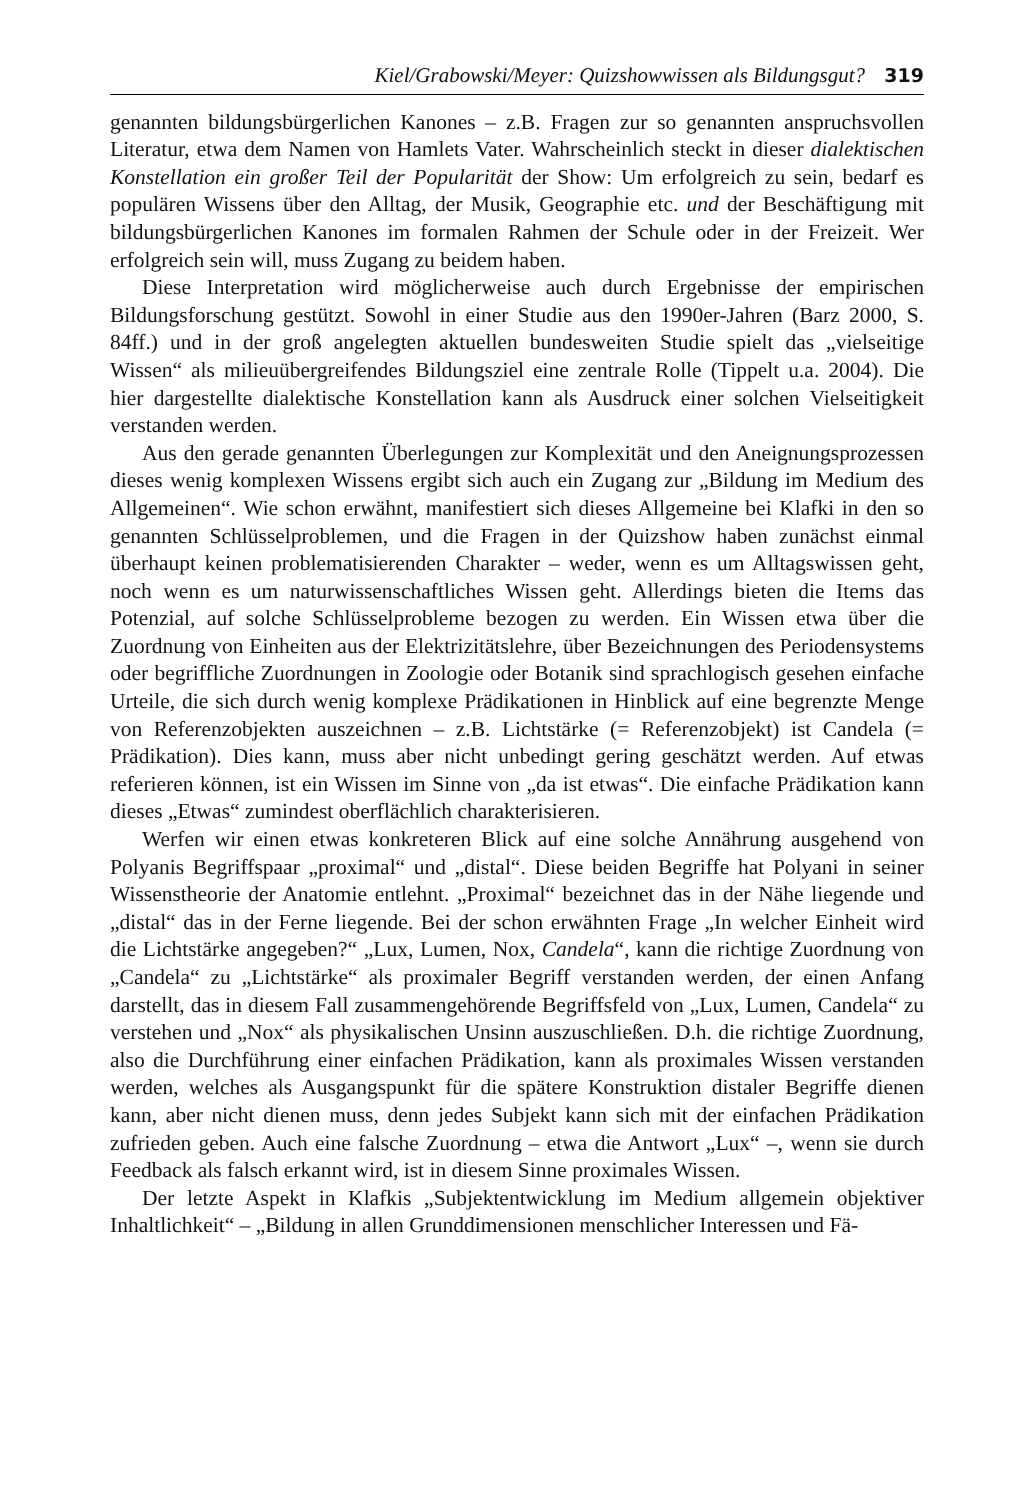Kiel/Grabowski/Meyer: Quizshowwissen als Bildungsgut? 319
genannten bildungsbürgerlichen Kanones – z.B. Fragen zur so genannten anspruchsvollen Literatur, etwa dem Namen von Hamlets Vater. Wahrscheinlich steckt in dieser dialektischen Konstellation ein großer Teil der Popularität der Show: Um erfolgreich zu sein, bedarf es populären Wissens über den Alltag, der Musik, Geographie etc. und der Beschäftigung mit bildungsbürgerlichen Kanones im formalen Rahmen der Schule oder in der Freizeit. Wer erfolgreich sein will, muss Zugang zu beidem haben.
Diese Interpretation wird möglicherweise auch durch Ergebnisse der empirischen Bildungsforschung gestützt. Sowohl in einer Studie aus den 1990er-Jahren (Barz 2000, S. 84ff.) und in der groß angelegten aktuellen bundesweiten Studie spielt das „vielseitige Wissen“ als milieuübergreifendes Bildungsziel eine zentrale Rolle (Tippelt u.a. 2004). Die hier dargestellte dialektische Konstellation kann als Ausdruck einer solchen Vielseitigkeit verstanden werden.
Aus den gerade genannten Überlegungen zur Komplexität und den Aneignungsprozessen dieses wenig komplexen Wissens ergibt sich auch ein Zugang zur „Bildung im Medium des Allgemeinen“. Wie schon erwähnt, manifestiert sich dieses Allgemeine bei Klafki in den so genannten Schlüsselproblemen, und die Fragen in der Quizshow haben zunächst einmal überhaupt keinen problematisierenden Charakter – weder, wenn es um Alltagswissen geht, noch wenn es um naturwissenschaftliches Wissen geht. Allerdings bieten die Items das Potenzial, auf solche Schlüsselprobleme bezogen zu werden. Ein Wissen etwa über die Zuordnung von Einheiten aus der Elektrizitätslehre, über Bezeichnungen des Periodensystems oder begriffliche Zuordnungen in Zoologie oder Botanik sind sprachlogisch gesehen einfache Urteile, die sich durch wenig komplexe Prädikationen in Hinblick auf eine begrenzte Menge von Referenzobjekten auszeichnen – z.B. Lichtstärke (= Referenzobjekt) ist Candela (= Prädikation). Dies kann, muss aber nicht unbedingt gering geschätzt werden. Auf etwas referieren können, ist ein Wissen im Sinne von „da ist etwas“. Die einfache Prädikation kann dieses „Etwas“ zumindest oberflächlich charakterisieren.
Werfen wir einen etwas konkreteren Blick auf eine solche Annährung ausgehend von Polyanis Begriffspaar „proximal“ und „distal“. Diese beiden Begriffe hat Polyani in seiner Wissenstheorie der Anatomie entlehnt. „Proximal“ bezeichnet das in der Nähe liegende und „distal“ das in der Ferne liegende. Bei der schon erwähnten Frage „In welcher Einheit wird die Lichtstärke angegeben?“ „Lux, Lumen, Nox, Candela“, kann die richtige Zuordnung von „Candela“ zu „Lichtstärke“ als proximaler Begriff verstanden werden, der einen Anfang darstellt, das in diesem Fall zusammengehörende Begriffsfeld von „Lux, Lumen, Candela“ zu verstehen und „Nox“ als physikalischen Unsinn auszuschließen. D.h. die richtige Zuordnung, also die Durchführung einer einfachen Prädikation, kann als proximales Wissen verstanden werden, welches als Ausgangspunkt für die spätere Konstruktion distaler Begriffe dienen kann, aber nicht dienen muss, denn jedes Subjekt kann sich mit der einfachen Prädikation zufrieden geben. Auch eine falsche Zuordnung – etwa die Antwort „Lux“ –, wenn sie durch Feedback als falsch erkannt wird, ist in diesem Sinne proximales Wissen.
Der letzte Aspekt in Klafkis „Subjektentwicklung im Medium allgemein objektiver Inhaltlichkeit“ – „Bildung in allen Grunddimensionen menschlicher Interessen und Fä-